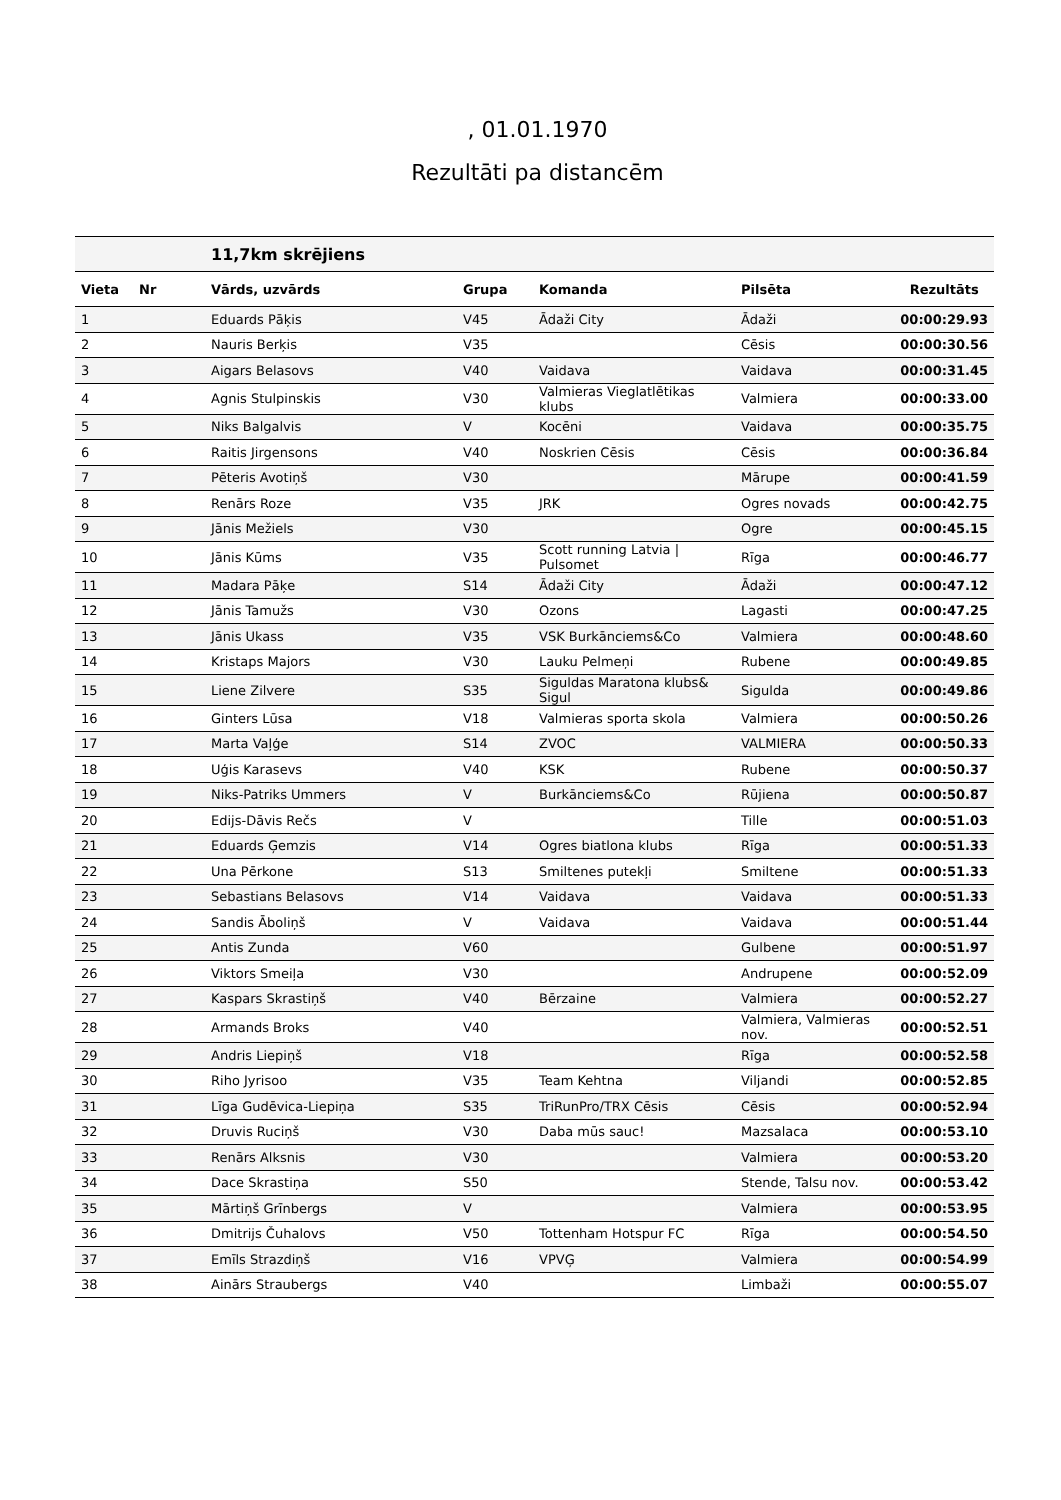, 01.01.1970
Rezultāti pa distancēm
| | | 11,7km skrējiens | | | | |
| Vieta | Nr | Vārds, uzvārds | Grupa | Komanda | Pilsēta | Rezultāts |
| 1 | | Eduards Pāķis | V45 | Ādaži City | Ādaži | 00:00:29.93 |
| 2 | | Nauris Berķis | V35 | | Cēsis | 00:00:30.56 |
| 3 | | Aigars Belasovs | V40 | Vaidava | Vaidava | 00:00:31.45 |
| 4 | | Agnis Stulpinskis | V30 | Valmieras Vieglatlētikas klubs | Valmiera | 00:00:33.00 |
| 5 | | Niks Balgalvis | V | Kocēni | Vaidava | 00:00:35.75 |
| 6 | | Raitis Jirgensons | V40 | Noskrien Cēsis | Cēsis | 00:00:36.84 |
| 7 | | Pēteris Avotiņš | V30 | | Mārupe | 00:00:41.59 |
| 8 | | Renārs Roze | V35 | JRK | Ogres novads | 00:00:42.75 |
| 9 | | Jānis Mežiels | V30 | | Ogre | 00:00:45.15 |
| 10 | | Jānis Kūms | V35 | Scott running Latvia / Pulsomet | Rīga | 00:00:46.77 |
| 11 | | Madara Pāķe | S14 | Ādaži City | Ādaži | 00:00:47.12 |
| 12 | | Jānis Tamužs | V30 | Ozons | Lagasti | 00:00:47.25 |
| 13 | | Jānis Ukass | V35 | VSK Burkānciems&Co | Valmiera | 00:00:48.60 |
| 14 | | Kristaps Majors | V30 | Lauku Pelmeņi | Rubene | 00:00:49.85 |
| 15 | | Liene Zilvere | S35 | Siguldas Maratona klubs& Sigul | Sigulda | 00:00:49.86 |
| 16 | | Ginters Lūsa | V18 | Valmieras sporta skola | Valmiera | 00:00:50.26 |
| 17 | | Marta Vaļģe | S14 | ZVOC | VALMIERA | 00:00:50.33 |
| 18 | | Uģis Karasevs | V40 | KSK | Rubene | 00:00:50.37 |
| 19 | | Niks-Patriks Ummers | V | Burkānciems&Co | Rūjiena | 00:00:50.87 |
| 20 | | Edijs-Dāvis Rečs | V | | Tille | 00:00:51.03 |
| 21 | | Eduards Ģemzis | V14 | Ogres biatlona klubs | Rīga | 00:00:51.33 |
| 22 | | Una Pērkone | S13 | Smiltenes putekļi | Smiltene | 00:00:51.33 |
| 23 | | Sebastians Belasovs | V14 | Vaidava | Vaidava | 00:00:51.33 |
| 24 | | Sandis Āboliņš | V | Vaidava | Vaidava | 00:00:51.44 |
| 25 | | Antis Zunda | V60 | | Gulbene | 00:00:51.97 |
| 26 | | Viktors Smeiļa | V30 | | Andrupene | 00:00:52.09 |
| 27 | | Kaspars Skrastiņš | V40 | Bērzaine | Valmiera | 00:00:52.27 |
| 28 | | Armands Broks | V40 | | Valmiera, Valmieras nov. | 00:00:52.51 |
| 29 | | Andris Liepiņš | V18 | | Rīga | 00:00:52.58 |
| 30 | | Riho Jyrisoo | V35 | Team Kehtna | Viljandi | 00:00:52.85 |
| 31 | | Līga Gudēvica-Liepiņa | S35 | TriRunPro/TRX Cēsis | Cēsis | 00:00:52.94 |
| 32 | | Druvis Ruciņš | V30 | Daba mūs sauc! | Mazsalaca | 00:00:53.10 |
| 33 | | Renārs Alksnis | V30 | | Valmiera | 00:00:53.20 |
| 34 | | Dace Skrastiņa | S50 | | Stende, Talsu nov. | 00:00:53.42 |
| 35 | | Mārtiņš Grīnbergs | V | | Valmiera | 00:00:53.95 |
| 36 | | Dmitrijs Čuhalovs | V50 | Tottenham Hotspur FC | Rīga | 00:00:54.50 |
| 37 | | Emīls Strazdiņš | V16 | VPVĢ | Valmiera | 00:00:54.99 |
| 38 | | Ainārs Straubergs | V40 | | Limbaži | 00:00:55.07 |